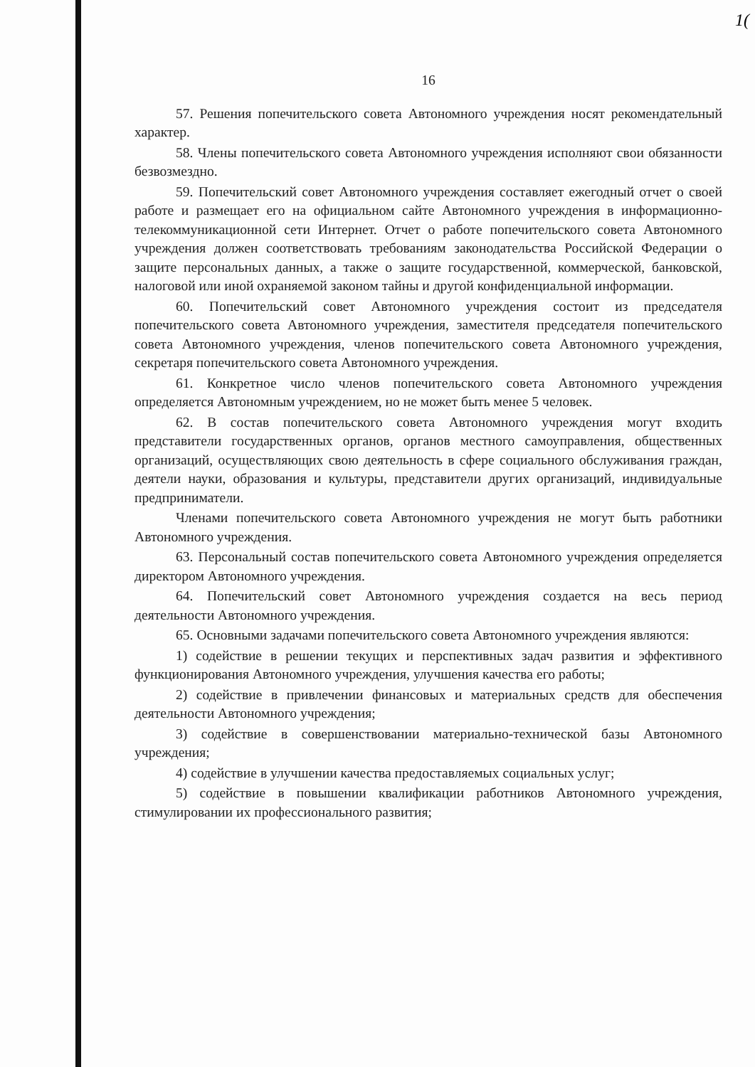1(
16
57. Решения попечительского совета Автономного учреждения носят рекомендательный характер.
58. Члены попечительского совета Автономного учреждения исполняют свои обязанности безвозмездно.
59. Попечительский совет Автономного учреждения составляет ежегодный отчет о своей работе и размещает его на официальном сайте Автономного учреждения в информационно-телекоммуникационной сети Интернет. Отчет о работе попечительского совета Автономного учреждения должен соответствовать требованиям законодательства Российской Федерации о защите персональных данных, а также о защите государственной, коммерческой, банковской, налоговой или иной охраняемой законом тайны и другой конфиденциальной информации.
60. Попечительский совет Автономного учреждения состоит из председателя попечительского совета Автономного учреждения, заместителя председателя попечительского совета Автономного учреждения, членов попечительского совета Автономного учреждения, секретаря попечительского совета Автономного учреждения.
61. Конкретное число членов попечительского совета Автономного учреждения определяется Автономным учреждением, но не может быть менее 5 человек.
62. В состав попечительского совета Автономного учреждения могут входить представители государственных органов, органов местного самоуправления, общественных организаций, осуществляющих свою деятельность в сфере социального обслуживания граждан, деятели науки, образования и культуры, представители других организаций, индивидуальные предприниматели.
Членами попечительского совета Автономного учреждения не могут быть работники Автономного учреждения.
63. Персональный состав попечительского совета Автономного учреждения определяется директором Автономного учреждения.
64. Попечительский совет Автономного учреждения создается на весь период деятельности Автономного учреждения.
65. Основными задачами попечительского совета Автономного учреждения являются:
1) содействие в решении текущих и перспективных задач развития и эффективного функционирования Автономного учреждения, улучшения качества его работы;
2) содействие в привлечении финансовых и материальных средств для обеспечения деятельности Автономного учреждения;
3) содействие в совершенствовании материально-технической базы Автономного учреждения;
4) содействие в улучшении качества предоставляемых социальных услуг;
5) содействие в повышении квалификации работников Автономного учреждения, стимулировании их профессионального развития;